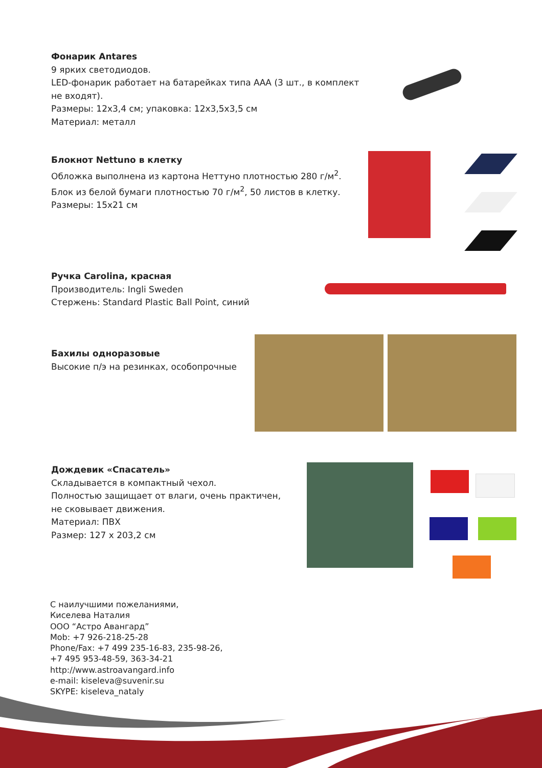Фонарик Antares
9 ярких светодиодов.
LED-фонарик работает на батарейках типа ААА (3 шт., в комплект не входят).
Размеры: 12х3,4 см; упаковка: 12х3,5х3,5 см
Материал: металл
Блокнот Nettuno в клетку
Обложка выполнена из картона Неттуно плотностью 280 г/м<sup>2</sup>.
Блок из белой бумаги плотностью 70 г/м<sup>2</sup>, 50 листов в клетку.
Размеры: 15х21 см
Ручка Carolina, красная
Производитель: Ingli Sweden
Стержень: Standard Plastic Ball Point, синий
Бахилы одноразовые
Высокие п/э на резинках, особопрочные
Дождевик «Спасатель»
Складывается в компактный чехол.
Полностью защищает от влаги, очень практичен,
не сковывает движения.
Материал: ПВХ
Размер: 127 х 203,2 см
С наилучшими пожеланиями,
Киселева Наталия
ООО “Астро Авангард”
Mob: +7 926-218-25-28
Phone/Fax: +7 499 235-16-83, 235-98-26,
+7 495 953-48-59, 363-34-21
http://www.astroavangard.info
e-mail: kiseleva@suvenir.su
SKYPE: kiseleva_nataly